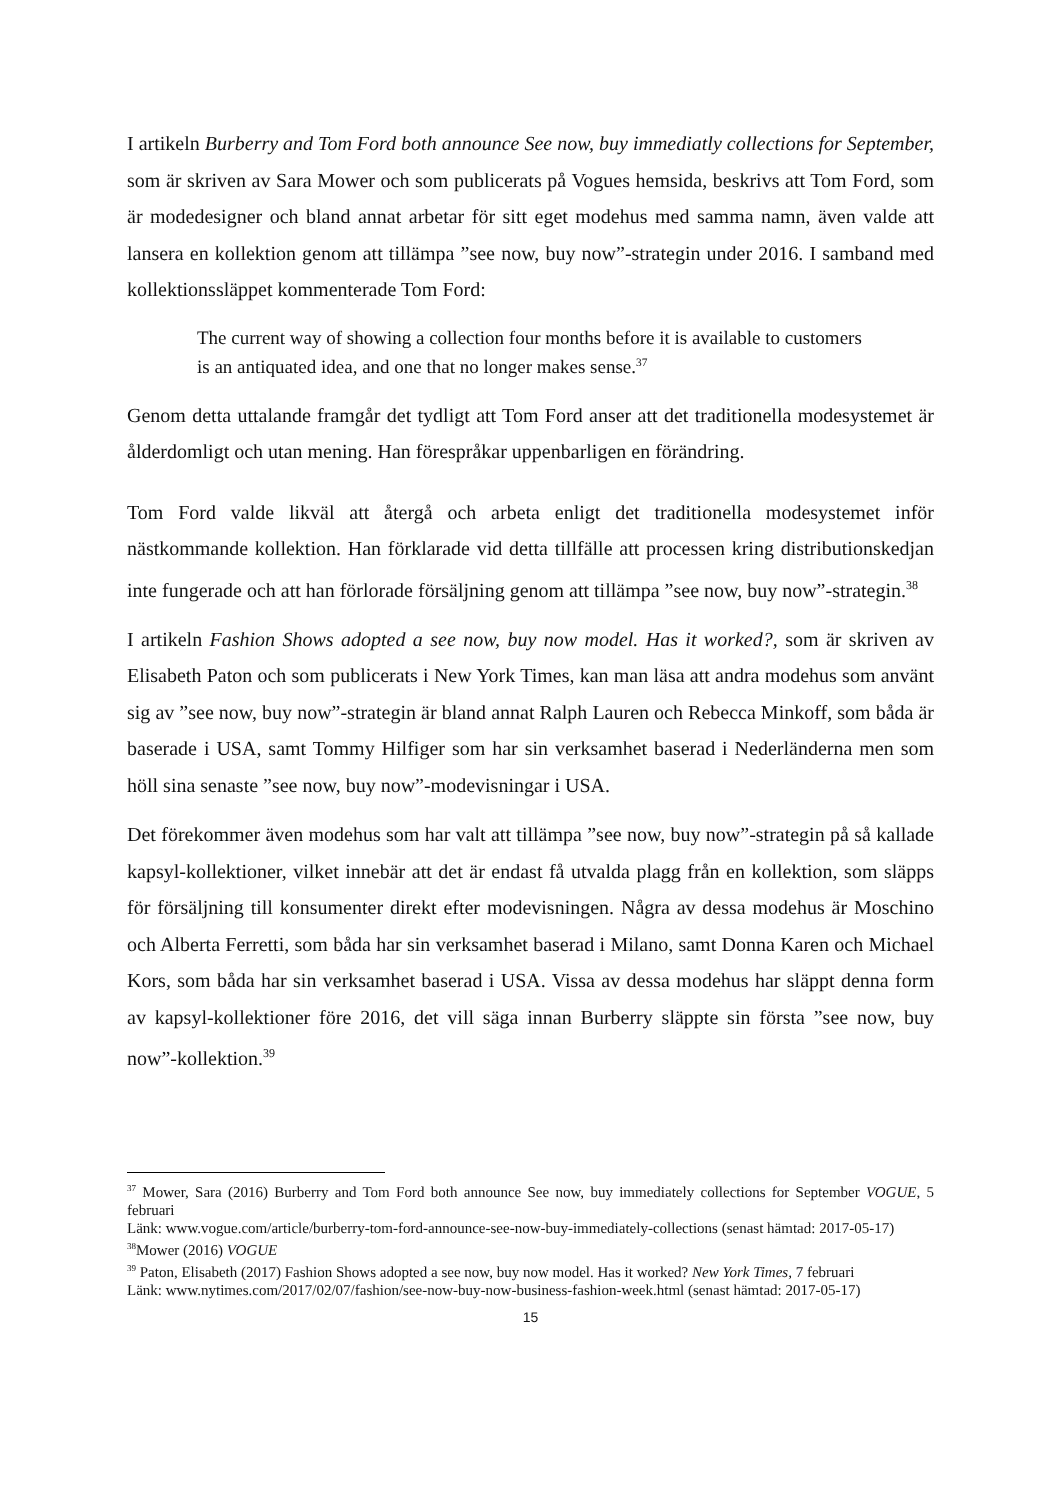I artikeln Burberry and Tom Ford both announce See now, buy immediatly collections for September, som är skriven av Sara Mower och som publicerats på Vogues hemsida, beskrivs att Tom Ford, som är modedesigner och bland annat arbetar för sitt eget modehus med samma namn, även valde att lansera en kollektion genom att tillämpa ”see now, buy now”-strategin under 2016. I samband med kollektionssläppet kommenterade Tom Ford:
The current way of showing a collection four months before it is available to customers is an antiquated idea, and one that no longer makes sense.<sup>37</sup>
Genom detta uttalande framgår det tydligt att Tom Ford anser att det traditionella modesystemet är ålderdomligt och utan mening. Han förespråkar uppenbarligen en förändring.
Tom Ford valde likväl att återgå och arbeta enligt det traditionella modesystemet inför nästkommande kollektion. Han förklarade vid detta tillfälle att processen kring distributionskedjan inte fungerade och att han förlorade försäljning genom att tillämpa ”see now, buy now”-strategin.<sup>38</sup>
I artikeln Fashion Shows adopted a see now, buy now model. Has it worked?, som är skriven av Elisabeth Paton och som publicerats i New York Times, kan man läsa att andra modehus som använt sig av ”see now, buy now”-strategin är bland annat Ralph Lauren och Rebecca Minkoff, som båda är baserade i USA, samt Tommy Hilfiger som har sin verksamhet baserad i Nederländerna men som höll sina senaste ”see now, buy now”-modevisningar i USA.
Det förekommer även modehus som har valt att tillämpa ”see now, buy now”-strategin på så kallade kapsyl-kollektioner, vilket innebär att det är endast få utvalda plagg från en kollektion, som släpps för försäljning till konsumenter direkt efter modevisningen. Några av dessa modehus är Moschino och Alberta Ferretti, som båda har sin verksamhet baserad i Milano, samt Donna Karen och Michael Kors, som båda har sin verksamhet baserad i USA. Vissa av dessa modehus har släppt denna form av kapsyl-kollektioner före 2016, det vill säga innan Burberry släppte sin första ”see now, buy now”-kollektion.<sup>39</sup>
<sup>37</sup> Mower, Sara (2016) Burberry and Tom Ford both announce See now, buy immediately collections for September VOGUE, 5 februari
Länk: www.vogue.com/article/burberry-tom-ford-announce-see-now-buy-immediately-collections (senast hämtad: 2017-05-17)
<sup>38</sup> Mower (2016) VOGUE
<sup>39</sup> Paton, Elisabeth (2017) Fashion Shows adopted a see now, buy now model. Has it worked? New York Times, 7 februari
Länk: www.nytimes.com/2017/02/07/fashion/see-now-buy-now-business-fashion-week.html (senast hämtad: 2017-05-17)
15